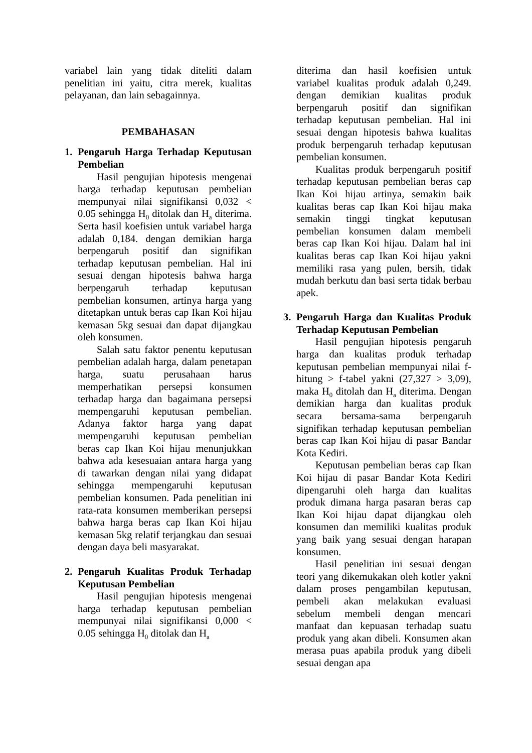variabel lain yang tidak diteliti dalam penelitian ini yaitu, citra merek, kualitas pelayanan, dan lain sebagainnya.
PEMBAHASAN
1. Pengaruh Harga Terhadap Keputusan Pembelian
Hasil pengujian hipotesis mengenai harga terhadap keputusan pembelian mempunyai nilai signifikansi 0,032 < 0.05 sehingga H<sub>0</sub> ditolak dan H<sub>a</sub> diterima. Serta hasil koefisien untuk variabel harga adalah 0,184. dengan demikian harga berpengaruh positif dan signifikan terhadap keputusan pembelian. Hal ini sesuai dengan hipotesis bahwa harga berpengaruh terhadap keputusan pembelian konsumen, artinya harga yang ditetapkan untuk beras cap Ikan Koi hijau kemasan 5kg sesuai dan dapat dijangkau oleh konsumen.
Salah satu faktor penentu keputusan pembelian adalah harga, dalam penetapan harga, suatu perusahaan harus memperhatikan persepsi konsumen terhadap harga dan bagaimana persepsi mempengaruhi keputusan pembelian. Adanya faktor harga yang dapat mempengaruhi keputusan pembelian beras cap Ikan Koi hijau menunjukkan bahwa ada kesesuaian antara harga yang di tawarkan dengan nilai yang didapat sehingga mempengaruhi keputusan pembelian konsumen. Pada penelitian ini rata-rata konsumen memberikan persepsi bahwa harga beras cap Ikan Koi hijau kemasan 5kg relatif terjangkau dan sesuai dengan daya beli masyarakat.
2. Pengaruh Kualitas Produk Terhadap Keputusan Pembelian
Hasil pengujian hipotesis mengenai harga terhadap keputusan pembelian mempunyai nilai signifikansi 0,000 < 0.05 sehingga H<sub>0</sub> ditolak dan H<sub>a</sub>
diterima dan hasil koefisien untuk variabel kualitas produk adalah 0,249. dengan demikian kualitas produk berpengaruh positif dan signifikan terhadap keputusan pembelian. Hal ini sesuai dengan hipotesis bahwa kualitas produk berpengaruh terhadap keputusan pembelian konsumen.
Kualitas produk berpengaruh positif terhadap keputusan pembelian beras cap Ikan Koi hijau artinya, semakin baik kualitas beras cap Ikan Koi hijau maka semakin tinggi tingkat keputusan pembelian konsumen dalam membeli beras cap Ikan Koi hijau. Dalam hal ini kualitas beras cap Ikan Koi hijau yakni memiliki rasa yang pulen, bersih, tidak mudah berkutu dan basi serta tidak berbau apek.
3. Pengaruh Harga dan Kualitas Produk Terhadap Keputusan Pembelian
Hasil pengujian hipotesis pengaruh harga dan kualitas produk terhadap keputusan pembelian mempunyai nilai f-hitung > f-tabel yakni (27,327 > 3,09), maka H<sub>0</sub> ditolah dan H<sub>a</sub> diterima. Dengan demikian harga dan kualitas produk secara bersama-sama berpengaruh signifikan terhadap keputusan pembelian beras cap Ikan Koi hijau di pasar Bandar Kota Kediri.
Keputusan pembelian beras cap Ikan Koi hijau di pasar Bandar Kota Kediri dipengaruhi oleh harga dan kualitas produk dimana harga pasaran beras cap Ikan Koi hijau dapat dijangkau oleh konsumen dan memiliki kualitas produk yang baik yang sesuai dengan harapan konsumen.
Hasil penelitian ini sesuai dengan teori yang dikemukakan oleh kotler yakni dalam proses pengambilan keputusan, pembeli akan melakukan evaluasi sebelum membeli dengan mencari manfaat dan kepuasan terhadap suatu produk yang akan dibeli. Konsumen akan merasa puas apabila produk yang dibeli sesuai dengan apa